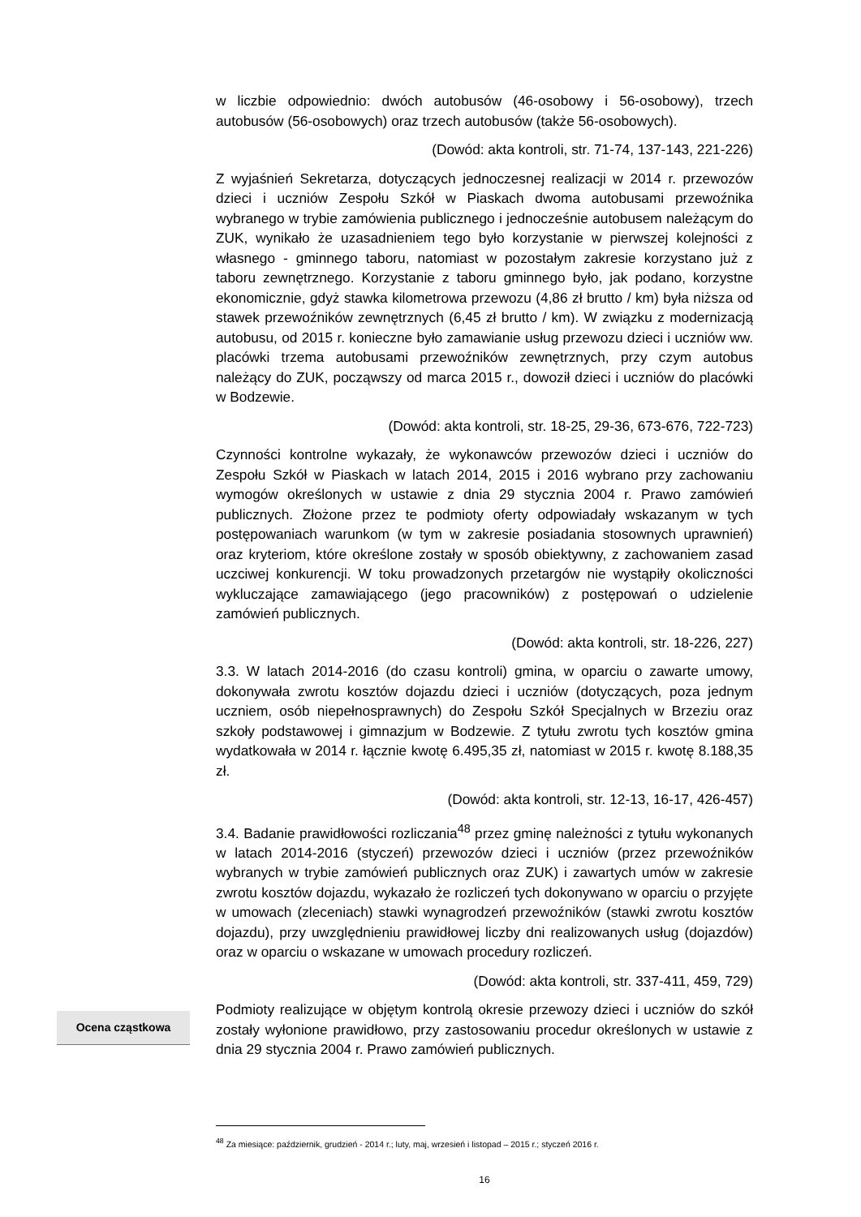w liczbie odpowiednio: dwóch autobusów (46-osobowy i 56-osobowy), trzech autobusów (56-osobowych) oraz trzech autobusów (także 56-osobowych).
(Dowód: akta kontroli, str. 71-74, 137-143, 221-226)
Z wyjaśnień Sekretarza, dotyczących jednoczesnej realizacji w 2014 r. przewozów dzieci i uczniów Zespołu Szkół w Piaskach dwoma autobusami przewoźnika wybranego w trybie zamówienia publicznego i jednocześnie autobusem należącym do ZUK, wynikało że uzasadnieniem tego było korzystanie w pierwszej kolejności z własnego - gminnego taboru, natomiast w pozostałym zakresie korzystano już z taboru zewnętrznego. Korzystanie z taboru gminnego było, jak podano, korzystne ekonomicznie, gdyż stawka kilometrowa przewozu (4,86 zł brutto / km) była niższa od stawek przewoźników zewnętrznych (6,45 zł brutto / km). W związku z modernizacją autobusu, od 2015 r. konieczne było zamawianie usług przewozu dzieci i uczniów ww. placówki trzema autobusami przewoźników zewnętrznych, przy czym autobus należący do ZUK, począwszy od marca 2015 r., dowoził dzieci i uczniów do placówki w Bodzewie.
(Dowód: akta kontroli, str. 18-25, 29-36, 673-676, 722-723)
Czynności kontrolne wykazały, że wykonawców przewozów dzieci i uczniów do Zespołu Szkół w Piaskach w latach 2014, 2015 i 2016 wybrano przy zachowaniu wymogów określonych w ustawie z dnia 29 stycznia 2004 r. Prawo zamówień publicznych. Złożone przez te podmioty oferty odpowiadały wskazanym w tych postępowaniach warunkom (w tym w zakresie posiadania stosownych uprawnień) oraz kryteriom, które określone zostały w sposób obiektywny, z zachowaniem zasad uczciwej konkurencji. W toku prowadzonych przetargów nie wystąpiły okoliczności wykluczające zamawiającego (jego pracowników) z postępowań o udzielenie zamówień publicznych.
(Dowód: akta kontroli, str. 18-226, 227)
3.3. W latach 2014-2016 (do czasu kontroli) gmina, w oparciu o zawarte umowy, dokonywała zwrotu kosztów dojazdu dzieci i uczniów (dotyczących, poza jednym uczniem, osób niepełnosprawnych) do Zespołu Szkół Specjalnych w Brzeziu oraz szkoły podstawowej i gimnazjum w Bodzewie. Z tytułu zwrotu tych kosztów gmina wydatkowała w 2014 r. łącznie kwotę 6.495,35 zł, natomiast w 2015 r. kwotę 8.188,35 zł.
(Dowód: akta kontroli, str. 12-13, 16-17, 426-457)
3.4. Badanie prawidłowości rozliczania<sup>48</sup> przez gminę należności z tytułu wykonanych w latach 2014-2016 (styczeń) przewozów dzieci i uczniów (przez przewoźników wybranych w trybie zamówień publicznych oraz ZUK) i zawartych umów w zakresie zwrotu kosztów dojazdu, wykazało że rozliczeń tych dokonywano w oparciu o przyjęte w umowach (zleceniach) stawki wynagrodzeń przewoźników (stawki zwrotu kosztów dojazdu), przy uwzględnieniu prawidłowej liczby dni realizowanych usług (dojazdów) oraz w oparciu o wskazane w umowach procedury rozliczeń.
(Dowód: akta kontroli, str. 337-411, 459, 729)
Ocena cząstkowa
Podmioty realizujące w objętym kontrolą okresie przewozy dzieci i uczniów do szkół zostały wyłonione prawidłowo, przy zastosowaniu procedur określonych w ustawie z dnia 29 stycznia 2004 r. Prawo zamówień publicznych.
<sup>48</sup> Za miesiące: październik, grudzień - 2014 r.; luty, maj, wrzesień i listopad – 2015 r.; styczeń 2016 r.
16